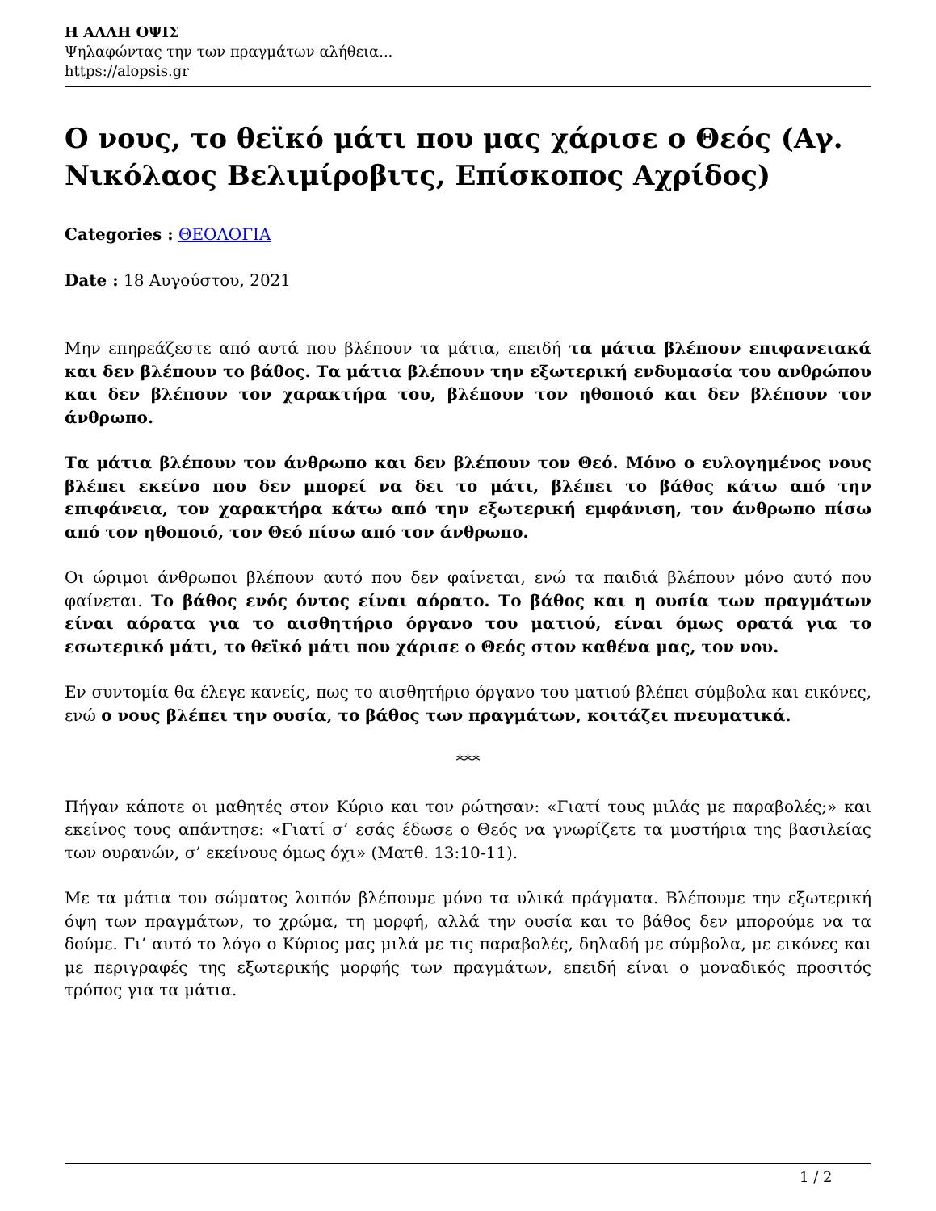Η ΑΛΛΗ ΟΨΙΣ
Ψηλαφώντας την των πραγμάτων αλήθεια...
https://alopsis.gr
Ο νους, το θεϊκό μάτι που μας χάρισε ο Θεός (Αγ. Νικόλαος Βελιμίροβιτς, Επίσκοπος Αχρίδος)
Categories : ΘΕΟΛΟΓΙΑ
Date : 18 Αυγούστου, 2021
Μην επηρεάζεστε από αυτά που βλέπουν τα μάτια, επειδή τα μάτια βλέπουν επιφανειακά και δεν βλέπουν το βάθος. Τα μάτια βλέπουν την εξωτερική ενδυμασία του ανθρώπου και δεν βλέπουν τον χαρακτήρα του, βλέπουν τον ηθοποιό και δεν βλέπουν τον άνθρωπο.
Τα μάτια βλέπουν τον άνθρωπο και δεν βλέπουν τον Θεό. Μόνο ο ευλογημένος νους βλέπει εκείνο που δεν μπορεί να δει το μάτι, βλέπει το βάθος κάτω από την επιφάνεια, τον χαρακτήρα κάτω από την εξωτερική εμφάνιση, τον άνθρωπο πίσω από τον ηθοποιό, τον Θεό πίσω από τον άνθρωπο.
Οι ώριμοι άνθρωποι βλέπουν αυτό που δεν φαίνεται, ενώ τα παιδιά βλέπουν μόνο αυτό που φαίνεται. Το βάθος ενός όντος είναι αόρατο. Το βάθος και η ουσία των πραγμάτων είναι αόρατα για το αισθητήριο όργανο του ματιού, είναι όμως ορατά για το εσωτερικό μάτι, το θεϊκό μάτι που χάρισε ο Θεός στον καθένα μας, τον νου.
Εν συντομία θα έλεγε κανείς, πως το αισθητήριο όργανο του ματιού βλέπει σύμβολα και εικόνες, ενώ ο νους βλέπει την ουσία, το βάθος των πραγμάτων, κοιτάζει πνευματικά.
***
Πήγαν κάποτε οι μαθητές στον Κύριο και τον ρώτησαν: «Γιατί τους μιλάς με παραβολές;» και εκείνος τους απάντησε: «Γιατί σ’ εσάς έδωσε ο Θεός να γνωρίζετε τα μυστήρια της βασιλείας των ουρανών, σ’ εκείνους όμως όχι» (Ματθ. 13:10-11).
Με τα μάτια του σώματος λοιπόν βλέπουμε μόνο τα υλικά πράγματα. Βλέπουμε την εξωτερική όψη των πραγμάτων, το χρώμα, τη μορφή, αλλά την ουσία και το βάθος δεν μπορούμε να τα δούμε. Γι’ αυτό το λόγο ο Κύριος μας μιλά με τις παραβολές, δηλαδή με σύμβολα, με εικόνες και με περιγραφές της εξωτερικής μορφής των πραγμάτων, επειδή είναι ο μοναδικός προσιτός τρόπος για τα μάτια.
1 / 2